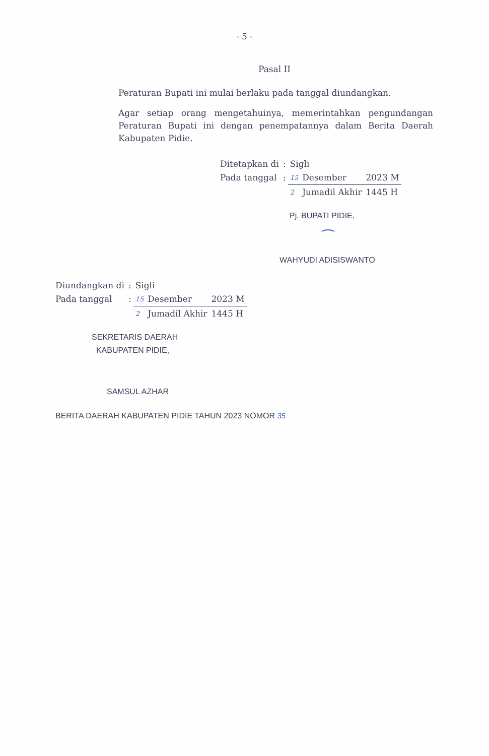- 5 -
Pasal II
Peraturan Bupati ini mulai berlaku pada tanggal diundangkan.
Agar setiap orang mengetahuinya, memerintahkan pengundangan Peraturan Bupati ini dengan penempatannya dalam Berita Daerah Kabupaten Pidie.
| Ditetapkan di | : | Sigli | | |
| Pada tanggal | : | 15 | Desember | 2023 M |
| | | 2 | Jumadil Akhir | 1445 H |
Pj. BUPATI PIDIE,
⁀
WAHYUDI ADISISWANTO
| Diundangkan di | : | Sigli | | |
| Pada tanggal | : | 15 | Desember | 2023 M |
| | | 2 | Jumadil Akhir | 1445 H |
SEKRETARIS DAERAH
KABUPATEN PIDIE,
SAMSUL AZHAR
BERITA DAERAH KABUPATEN PIDIE TAHUN 2023 NOMOR 35